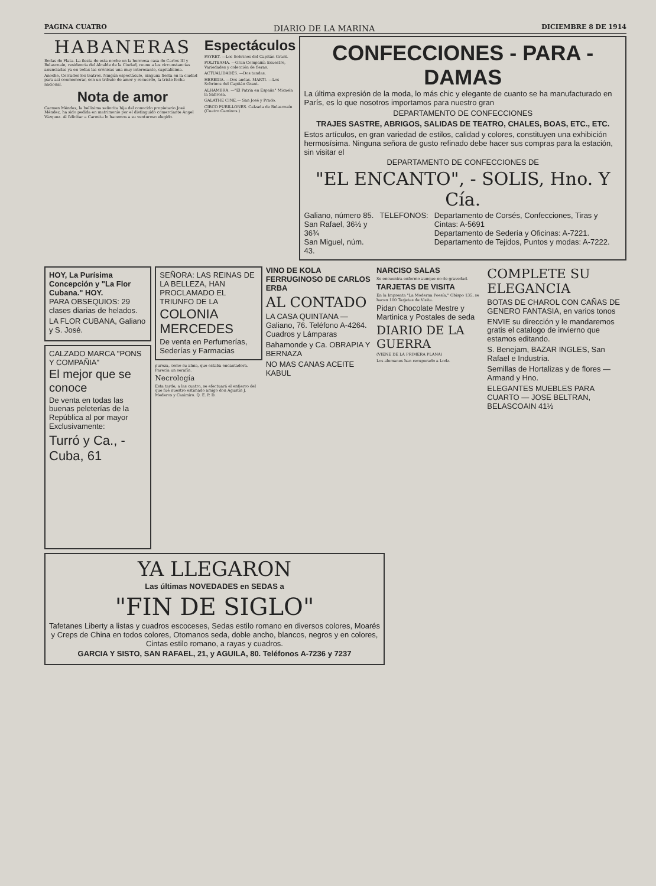PAGINA CUATRO DIARIO DE LA MARINA DICIEMBRE 8 DE 1914
HABANERAS
Bodas de Plata. La fiesta de esta noche en la hermosa casa de Carlos III y Belascoaín, residencia del Alcalde de la Ciudad, reune a las circunstancias anunciadas ya en todas las crónicas una muy interesante, capitalísima.
Anoche. Cerrados los teatros. Ningún espectáculo, ninguna fiesta en la ciudad para así conmemorar, con un tributo de amor y recuerdo, la triste fecha nacional.
Nota de amor
Carmen Méndez, la bellísima señorita hija del conocido propietario José Méndez, ha sido pedida en matrimonio por el distinguido comerciante Angel Vázquez. Al felicitar a Carmita lo hacemos a su venturoso elegido.
Espectáculos
PAYRET. —Los Sobrinos del Capitán Grant.
POLITEAMA. —Gran Compañía Ecuestre, Variedades y colección de fieras.
ACTUALIDADES. —Dos tandas.
HEREDIA. —Dos andas. MARTI. —Los Sobrinos del Capitán Grant.
ALHAMBRA. —"El Patria en España" Micaela la Sabrosa.
GALATHE CINE.— San José y Prado.
CIRCO PUBILLONES. Calzada de Belascoaín (Cuatro Caminos.)
CONFECCIONES - PARA - DAMAS
La última expresión de la moda, lo más chic y elegante de cuanto se ha manufacturado en París, es lo que nosotros importamos para nuestro gran
DEPARTAMENTO DE CONFECCIONES
TRAJES SASTRE, ABRIGOS, SALIDAS DE TEATRO, CHALES, BOAS, ETC., ETC.
Estos artículos, en gran variedad de estilos, calidad y colores, constituyen una exhibición hermosísima. Ninguna señora de gusto refinado debe hacer sus compras para la estación, sin visitar el
DEPARTAMENTO DE CONFECCIONES DE
"EL ENCANTO", - SOLIS, Hno. Y Cía.
Galiano, número 85.
San Rafael, 36½ y 36¾
San Miguel, núm. 43.
TELEFONOS: Departamento de Corsés, Confecciones, Tiras y Cintas: A-5691
Departamento de Sedería y Oficinas: A-7221.
Departamento de Tejidos, Puntos y modas: A-7222.
HOY, La Purísima Concepción y "La Flor Cubana." HOY.
PARA OBSEQUIOS: 29 clases diarias de helados.
LA FLOR CUBANA, Galiano y S. José.
CALZADO MARCA "PONS Y COMPAÑIA"
El mejor que se conoce
De venta en todas las buenas peleterías de la República al por mayor Exclusivamente:
Turró y Ca., - Cuba, 61
SEÑORA: LAS REINAS DE LA BELLEZA, HAN PROCLAMADO EL TRIUNFO DE LA
COLONIA MERCEDES
De venta en Perfumerías, Sederías y Farmacias
pureza, como su alma, que estaba encantadora. Parecía un serafín.
Necrología
Esta tarde, a las cuatro, se efectuará el entierro del que fué nuestro estimado amigo don Agustín J. Mederos y Casimiro. Q. E. P. D.
VINO DE KOLA FERRUGINOSO DE CARLOS ERBA
AL CONTADO
LA CASA QUINTANA — Galiano, 76. Teléfono A-4264. Cuadros y Lámparas
Bahamonde y Ca. OBRAPIA Y BERNAZA
NO MAS CANAS ACEITE KABUL
NARCISO SALAS
Se encuentra enfermo aunque no de gravedad.
TARJETAS DE VISITA
En la Imprenta "La Moderna Poesía," Obispo 135, se hacen 100 Tarjetas de Visita.
Pidan Chocolate Mestre y Martinica y Postales de seda
DIARIO DE LA GUERRA
(VIENE DE LA PRIMERA PLANA)
Los alemanes han recuperado a Lodz.
COMPLETE SU ELEGANCIA
BOTAS DE CHAROL CON CAÑAS DE GENERO FANTASIA, en varios tonos
ENVIE su dirección y le mandaremos gratis el catalogo de invierno que estamos editando.
S. Benejam, BAZAR INGLES, San Rafael e Industria.
Semillas de Hortalizas y de flores — Armand y Hno.
ELEGANTES MUEBLES PARA CUARTO — JOSE BELTRAN, BELASCOAIN 41½
YA LLEGARON
Las últimas NOVEDADES en SEDAS a
"FIN DE SIGLO"
Tafetanes Liberty a listas y cuadros escoceses, Sedas estilo romano en diversos colores, Moarés y Creps de China en todos colores, Otomanos seda, doble ancho, blancos, negros y en colores, Cintas estilo romano, a rayas y cuadros.
GARCIA Y SISTO, SAN RAFAEL, 21, y AGUILA, 80. Teléfonos A-7236 y 7237